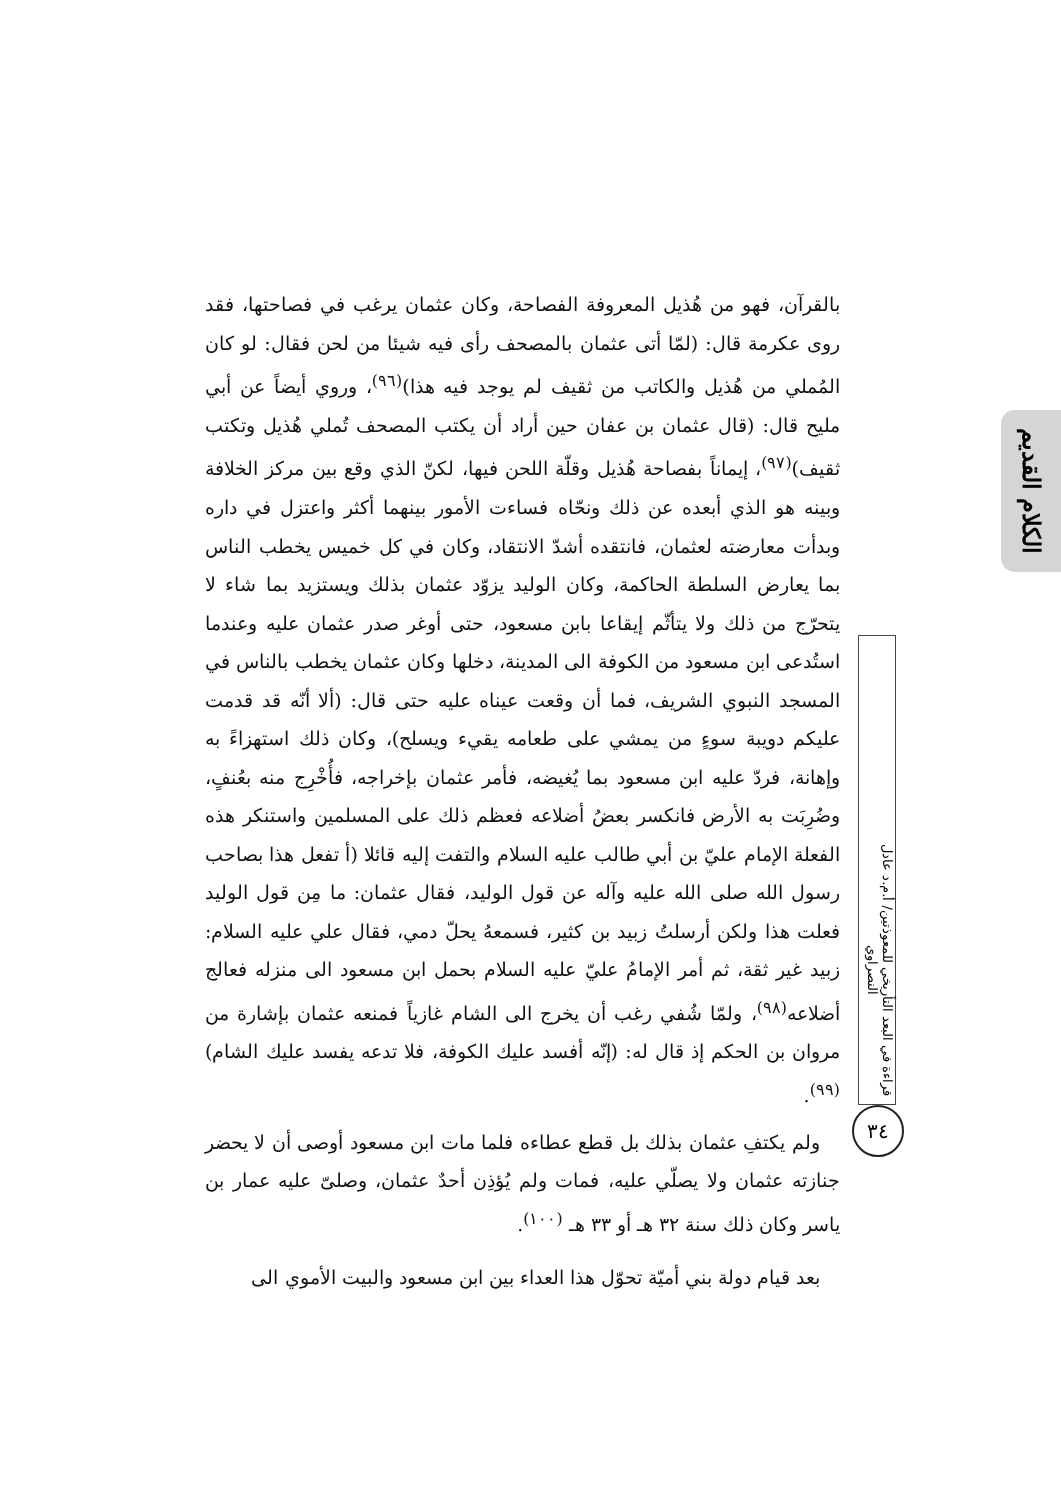الكلام القديم
بالقرآن، فهو من هُذيل المعروفة الفصاحة، وكان عثمان يرغب في فصاحتها، فقد روى عكرمة قال: (لمّا أتى عثمان بالمصحف رأى فيه شيئا من لحن فقال: لو كان المُملي من هُذيل والكاتب من ثقيف لم يوجد فيه هذا)<sup>(٩٦)</sup>، وروي أيضاً عن أبي مليح قال: (قال عثمان بن عفان حين أراد أن يكتب المصحف تُملي هُذيل وتكتب ثقيف)<sup>(٩٧)</sup>، إيماناً بفصاحة هُذيل وقلّة اللحن فيها، لكنّ الذي وقع بين مركز الخلافة وبينه هو الذي أبعده عن ذلك ونحّاه فساءت الأمور بينهما أكثر واعتزل في داره وبدأت معارضته لعثمان، فانتقده أشدّ الانتقاد، وكان في كل خميس يخطب الناس بما يعارض السلطة الحاكمة، وكان الوليد يزوّد عثمان بذلك ويستزيد بما شاء لا يتحرّج من ذلك ولا يتأثّم إيقاعا بابن مسعود، حتى أوغر صدر عثمان عليه وعندما استُدعى ابن مسعود من الكوفة الى المدينة، دخلها وكان عثمان يخطب بالناس في المسجد النبوي الشريف، فما أن وقعت عيناه عليه حتى قال: (ألا أنّه قد قدمت عليكم دويبة سوءٍ من يمشي على طعامه يقيء ويسلح)، وكان ذلك استهزاءً به وإهانة، فردّ عليه ابن مسعود بما يُغيضه، فأمر عثمان بإخراجه، فأُخْرِج منه بعُنفٍ، وضُرِبَت به الأرض فانكسر بعضُ أضلاعه فعظم ذلك على المسلمين واستنكر هذه الفعلة الإمام عليّ بن أبي طالب عليه السلام والتفت إليه قائلا (أ تفعل هذا بصاحب رسول الله صلى الله عليه وآله عن قول الوليد، فقال عثمان: ما مِن قول الوليد فعلت هذا ولكن أرسلتُ زبيد بن كثير، فسمعهُ يحلّ دمي، فقال علي عليه السلام: زبيد غير ثقة، ثم أمر الإمامُ عليّ عليه السلام بحمل ابن مسعود الى منزله فعالج أضلاعه<sup>(٩٨)</sup>، ولمّا شُفي رغب أن يخرج الى الشام غازياً فمنعه عثمان بإشارة من مروان بن الحكم إذ قال له: (إنّه أفسد عليك الكوفة، فلا تدعه يفسد عليك الشام)<sup>(٩٩)</sup>.
ولم يكتفِ عثمان بذلك بل قطع عطاءه فلما مات ابن مسعود أوصى أن لا يحضر جنازته عثمان ولا يصلّي عليه، فمات ولم يُؤذِن أحدٌ عثمان، وصلىّ عليه عمار بن ياسر وكان ذلك سنة ٣٢ هـ أو ٣٣ هـ <sup>(١٠٠)</sup>.
بعد قيام دولة بني أميّة تحوّل هذا العداء بين ابن مسعود والبيت الأموي الى
قراءة في البعد التأريخي للمعوذتين/ أ.م.د عادل النصراوي
٣٤